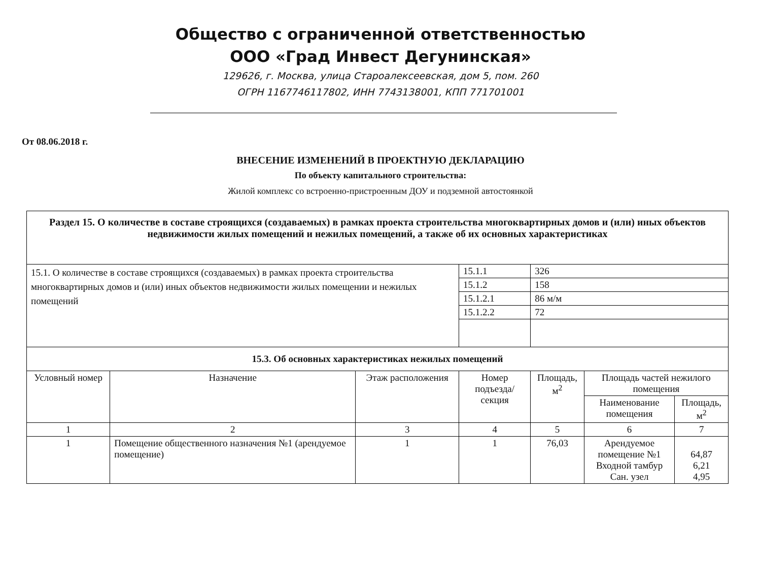Общество с ограниченной ответственностью
ООО «Град Инвест Дегунинская»
129626, г. Москва, улица Староалексеевская, дом 5, пом. 260
ОГРН 1167746117802, ИНН 7743138001, КПП 771701001
От 08.06.2018 г.
ВНЕСЕНИЕ ИЗМЕНЕНИЙ В ПРОЕКТНУЮ ДЕКЛАРАЦИЮ
По объекту капитального строительства:
Жилой комплекс со встроенно-пристроенным ДОУ и подземной автостоянкой
| Раздел 15. О количестве в составе строящихся (создаваемых) в рамках проекта строительства многоквартирных домов и (или) иных объектов недвижимости жилых помещений и нежилых помещений, а также об их основных характеристиках | | | | | | | |
| 15.1. О количестве в составе строящихся (создаваемых) в рамках проекта строительства многоквартирных домов и (или) иных объектов недвижимости жилых помещении и нежилых помещений | | | 15.1.1 | 326 | | | |
| | | | 15.1.2 | 158 | | | |
| | | | 15.1.2.1 | 86 м/м | | | |
| | | | 15.1.2.2 | 72 | | | |
| 15.3. Об основных характеристиках нежилых помещений | | | | | | | |
| Условный номер | Назначение | Этаж расположения | Номер подъезда/ секция | | Площадь, м<sup>2</sup> | Площадь частей нежилого помещения | |
| | | | | | | Наименование помещения | Площадь, м<sup>2</sup> |
| 1 | 2 | 3 | 4 | | 5 | 6 | 7 |
| 1 | Помещение общественного назначения №1 (арендуемое помещение) | 1 | 1 | | 76,03 | Арендуемое помещение №1 Входной тамбур Сан. узел | 64,87 6,21 4,95 |